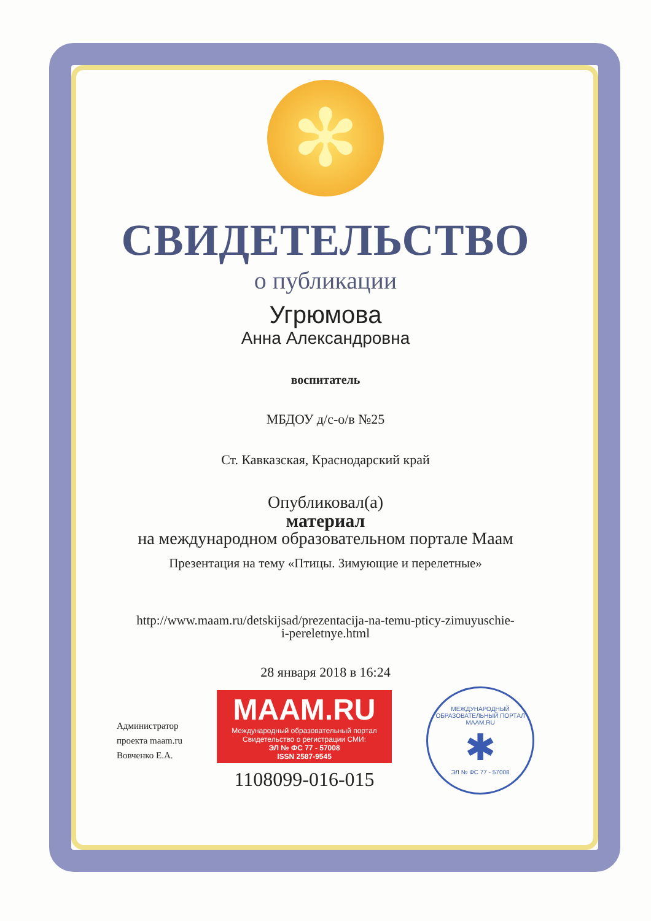✻
СВИДЕТЕЛЬСТВО
о публикации
Угрюмова
Анна Александровна
воспитатель
МБДОУ д/с-о/в №25
Ст. Кавказская, Краснодарский край
Опубликовал(а)
материал
на международном образовательном портале Маам
Презентация на тему «Птицы. Зимующие и перелетные»
http://www.maam.ru/detskijsad/prezentacija-na-temu-pticy-zimuyuschie-
i-pereletnye.html
28 января 2018 в 16:24
Администратор
проекта maam.ru
Вовченко Е.А.
MAAM.RU
Международный образовательный портал
Свидетельство о регистрации СМИ:
ЭЛ № ФС 77 - 57008
ISSN 2587-9545
1108099-016-015
МЕЖДУНАРОДНЫЙ ОБРАЗОВАТЕЛЬНЫЙ ПОРТАЛ
MAAM.RU
✱
ЭЛ № ФС 77 - 57008